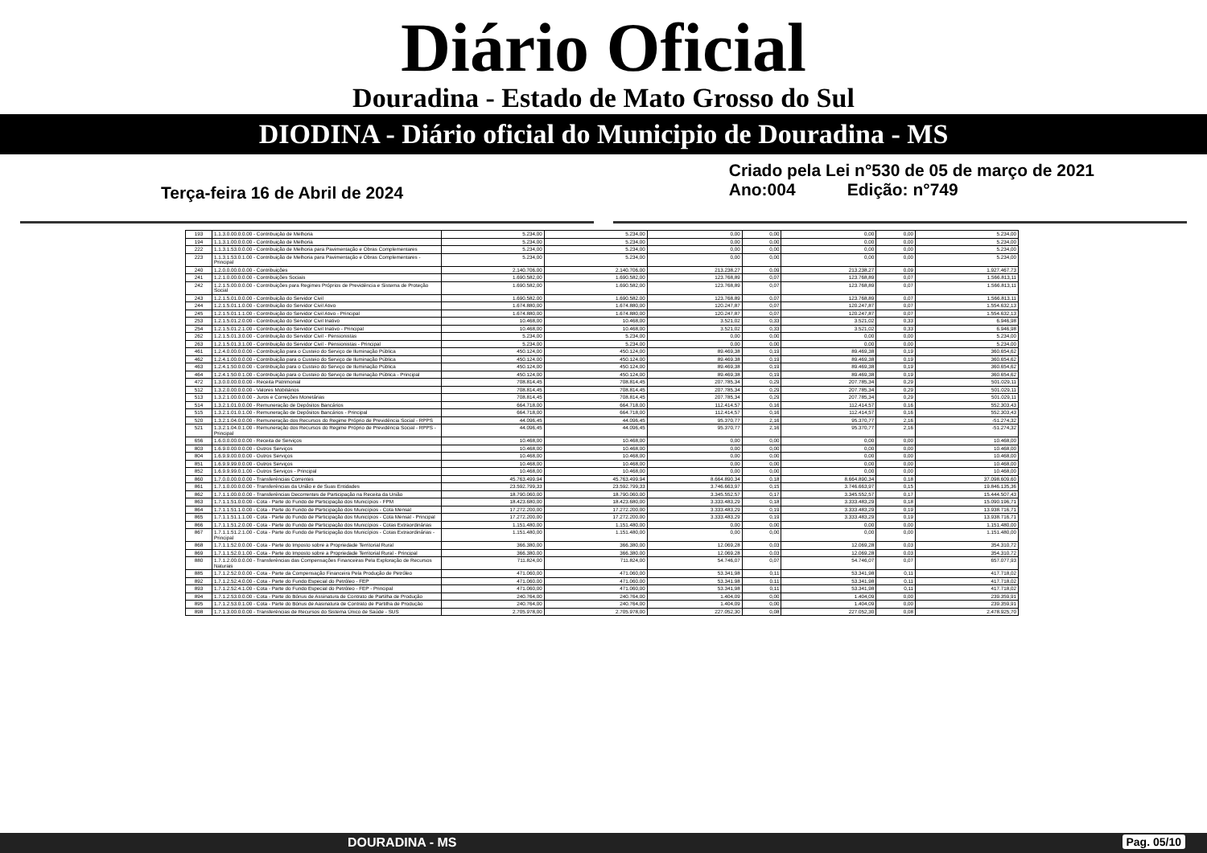Diário Oficial
Douradina - Estado de Mato Grosso do Sul
DIODINA - Diário oficial do Municipio de Douradina - MS
Terça-feira 16 de Abril de 2024
Criado pela Lei n°530 de 05 de março de 2021
Ano:004 Edição: n°749
| 193 | 1.1.3.0.00.0.0.00 - Contribuição de Melhoria | 5.234,00 | 5.234,00 | 0,00 | 0,00 | 0,00 | 0,00 | 5.234,00 |
| 194 | 1.1.3.1.00.0.0.00 - Contribuição de Melhoria | 5.234,00 | 5.234,00 | 0,00 | 0,00 | 0,00 | 0,00 | 5.234,00 |
| 222 | 1.1.3.1.53.0.0.00 - Contribuição de Melhoria para Pavimentação e Obras Complementares | 5.234,00 | 5.234,00 | 0,00 | 0,00 | 0,00 | 0,00 | 5.234,00 |
| 223 | 1.1.3.1.53.0.1.00 - Contribuição de Melhoria para Pavimentação e Obras Complementares - Principal | 5.234,00 | 5.234,00 | 0,00 | 0,00 | 0,00 | 0,00 | 5.234,00 |
| 240 | 1.2.0.0.00.0.0.00 - Contribuições | 2.140.706,00 | 2.140.706,00 | 213.238,27 | 0,09 | 213.238,27 | 0,09 | 1.927.467,73 |
| 241 | 1.2.1.0.00.0.0.00 - Contribuições Sociais | 1.690.582,00 | 1.690.582,00 | 123.768,89 | 0,07 | 123.768,89 | 0,07 | 1.566.813,11 |
| 242 | 1.2.1.5.00.0.0.00 - Contribuições para Regimes Próprios de Previdência e Sistema de Proteção Social | 1.690.582,00 | 1.690.582,00 | 123.768,89 | 0,07 | 123.768,89 | 0,07 | 1.566.813,11 |
| 243 | 1.2.1.5.01.0.0.00 - Contribuição do Servidor Civil | 1.690.582,00 | 1.690.582,00 | 123.768,89 | 0,07 | 123.768,89 | 0,07 | 1.566.813,11 |
| 244 | 1.2.1.5.01.1.0.00 - Contribuição do Servidor Civil Ativo | 1.674.880,00 | 1.674.880,00 | 120.247,87 | 0,07 | 120.247,87 | 0,07 | 1.554.632,13 |
| 245 | 1.2.1.5.01.1.1.00 - Contribuição do Servidor Civil Ativo - Principal | 1.674.880,00 | 1.674.880,00 | 120.247,87 | 0,07 | 120.247,87 | 0,07 | 1.554.632,13 |
| 253 | 1.2.1.5.01.2.0.00 - Contribuição do Servidor Civil Inativo | 10.468,00 | 10.468,00 | 3.521,02 | 0,33 | 3.521,02 | 0,33 | 6.946,98 |
| 254 | 1.2.1.5.01.2.1.00 - Contribuição do Servidor Civil Inativo - Principal | 10.468,00 | 10.468,00 | 3.521,02 | 0,33 | 3.521,02 | 0,33 | 6.946,98 |
| 262 | 1.2.1.5.01.3.0.00 - Contribuição do Servidor Civil - Pensionistas | 5.234,00 | 5.234,00 | 0,00 | 0,00 | 0,00 | 0,00 | 5.234,00 |
| 263 | 1.2.1.5.01.3.1.00 - Contribuição do Servidor Civil - Pensionistas - Principal | 5.234,00 | 5.234,00 | 0,00 | 0,00 | 0,00 | 0,00 | 5.234,00 |
| 461 | 1.2.4.0.00.0.0.00 - Contribuição para o Custeio do Serviço de Iluminação Pública | 450.124,00 | 450.124,00 | 89.469,38 | 0,19 | 89.469,38 | 0,19 | 360.654,62 |
| 462 | 1.2.4.1.00.0.0.00 - Contribuição para o Custeio do Serviço de Iluminação Pública | 450.124,00 | 450.124,00 | 89.469,38 | 0,19 | 89.469,38 | 0,19 | 360.654,62 |
| 463 | 1.2.4.1.50.0.0.00 - Contribuição para o Custeio do Serviço de Iluminação Pública | 450.124,00 | 450.124,00 | 89.469,38 | 0,19 | 89.469,38 | 0,19 | 360.654,62 |
| 464 | 1.2.4.1.50.0.1.00 - Contribuição para o Custeio do Serviço de Iluminação Pública - Principal | 450.124,00 | 450.124,00 | 89.469,38 | 0,19 | 89.469,38 | 0,19 | 360.654,62 |
| 472 | 1.3.0.0.00.0.0.00 - Receita Patrimonial | 708.814,45 | 708.814,45 | 207.785,34 | 0,29 | 207.785,34 | 0,29 | 501.029,11 |
| 512 | 1.3.2.0.00.0.0.00 - Valores Mobiliários | 708.814,45 | 708.814,45 | 207.785,34 | 0,29 | 207.785,34 | 0,29 | 501.029,11 |
| 513 | 1.3.2.1.00.0.0.00 - Juros e Correções Monetárias | 708.814,45 | 708.814,45 | 207.785,34 | 0,29 | 207.785,34 | 0,29 | 501.029,11 |
| 514 | 1.3.2.1.01.0.0.00 - Remuneração de Depósitos Bancários | 664.718,00 | 664.718,00 | 112.414,57 | 0,16 | 112.414,57 | 0,16 | 552.303,43 |
| 515 | 1.3.2.1.01.0.1.00 - Remuneração de Depósitos Bancários - Principal | 664.718,00 | 664.718,00 | 112.414,57 | 0,16 | 112.414,57 | 0,16 | 552.303,43 |
| 520 | 1.3.2.1.04.0.0.00 - Remuneração dos Recursos do Regime Próprio de Previdência Social - RPPS | 44.096,45 | 44.096,45 | 95.370,77 | 2,16 | 95.370,77 | 2,16 | -51.274,32 |
| 521 | 1.3.2.1.04.0.1.00 - Remuneração dos Recursos do Regime Próprio de Previdência Social - RPPS - Principal | 44.096,45 | 44.096,45 | 95.370,77 | 2,16 | 95.370,77 | 2,16 | -51.274,32 |
| 656 | 1.6.0.0.00.0.0.00 - Receita de Serviços | 10.468,00 | 10.468,00 | 0,00 | 0,00 | 0,00 | 0,00 | 10.468,00 |
| 803 | 1.6.9.0.00.0.0.00 - Outros Serviços | 10.468,00 | 10.468,00 | 0,00 | 0,00 | 0,00 | 0,00 | 10.468,00 |
| 804 | 1.6.9.9.00.0.0.00 - Outros Serviços | 10.468,00 | 10.468,00 | 0,00 | 0,00 | 0,00 | 0,00 | 10.468,00 |
| 851 | 1.6.9.9.99.0.0.00 - Outros Serviços | 10.468,00 | 10.468,00 | 0,00 | 0,00 | 0,00 | 0,00 | 10.468,00 |
| 852 | 1.6.9.9.99.0.1.00 - Outros Serviços - Principal | 10.468,00 | 10.468,00 | 0,00 | 0,00 | 0,00 | 0,00 | 10.468,00 |
| 860 | 1.7.0.0.00.0.0.00 - Transferências Correntes | 45.763.499,94 | 45.763.499,94 | 8.664.890,34 | 0,18 | 8.664.890,34 | 0,18 | 37.098.609,60 |
| 861 | 1.7.1.0.00.0.0.00 - Transferências da União e de Suas Entidades | 23.592.799,33 | 23.592.799,33 | 3.746.663,97 | 0,15 | 3.746.663,97 | 0,15 | 19.846.135,36 |
| 862 | 1.7.1.1.00.0.0.00 - Transferências Decorrentes de Participação na Receita da União | 18.790.060,00 | 18.790.060,00 | 3.345.552,57 | 0,17 | 3.345.552,57 | 0,17 | 15.444.507,43 |
| 863 | 1.7.1.1.51.0.0.00 - Cota - Parte do Fundo de Participação dos Municípios - FPM | 18.423.680,00 | 18.423.680,00 | 3.333.483,29 | 0,18 | 3.333.483,29 | 0,18 | 15.090.196,71 |
| 864 | 1.7.1.1.51.1.0.00 - Cota - Parte do Fundo de Participação dos Municípios - Cota Mensal | 17.272.200,00 | 17.272.200,00 | 3.333.483,29 | 0,19 | 3.333.483,29 | 0,19 | 13.938.716,71 |
| 865 | 1.7.1.1.51.1.1.00 - Cota - Parte do Fundo de Participação dos Municípios - Cota Mensal - Principal | 17.272.200,00 | 17.272.200,00 | 3.333.483,29 | 0,19 | 3.333.483,29 | 0,19 | 13.938.716,71 |
| 866 | 1.7.1.1.51.2.0.00 - Cota - Parte do Fundo de Participação dos Municípios - Cotas Extraordinárias | 1.151.480,00 | 1.151.480,00 | 0,00 | 0,00 | 0,00 | 0,00 | 1.151.480,00 |
| 867 | 1.7.1.1.51.2.1.00 - Cota - Parte do Fundo de Participação dos Municípios - Cotas Extraordinárias - Principal | 1.151.480,00 | 1.151.480,00 | 0,00 | 0,00 | 0,00 | 0,00 | 1.151.480,00 |
| 868 | 1.7.1.1.52.0.0.00 - Cota - Parte do Imposto sobre a Propriedade Territorial Rural | 366.380,00 | 366.380,00 | 12.069,28 | 0,03 | 12.069,28 | 0,03 | 354.310,72 |
| 869 | 1.7.1.1.52.0.1.00 - Cota - Parte do Imposto sobre a Propriedade Territorial Rural - Principal | 366.380,00 | 366.380,00 | 12.069,28 | 0,03 | 12.069,28 | 0,03 | 354.310,72 |
| 880 | 1.7.1.2.00.0.0.00 - Transferências das Compensações Financeiras Pela Exploração de Recursos Naturais | 711.824,00 | 711.824,00 | 54.746,07 | 0,07 | 54.746,07 | 0,07 | 657.077,93 |
| 885 | 1.7.1.2.52.0.0.00 - Cota - Parte da Compensação Financeira Pela Produção de Petróleo | 471.060,00 | 471.060,00 | 53.341,98 | 0,11 | 53.341,98 | 0,11 | 417.718,02 |
| 892 | 1.7.1.2.52.4.0.00 - Cota - Parte do Fundo Especial do Petróleo - FEP | 471.060,00 | 471.060,00 | 53.341,98 | 0,11 | 53.341,98 | 0,11 | 417.718,02 |
| 893 | 1.7.1.2.52.4.1.00 - Cota - Parte do Fundo Especial do Petróleo - FEP - Principal | 471.060,00 | 471.060,00 | 53.341,98 | 0,11 | 53.341,98 | 0,11 | 417.718,02 |
| 894 | 1.7.1.2.53.0.0.00 - Cota - Parte do Bônus de Assinatura de Contrato de Partilha de Produção | 240.764,00 | 240.764,00 | 1.404,09 | 0,00 | 1.404,09 | 0,00 | 239.359,91 |
| 895 | 1.7.1.2.53.0.1.00 - Cota - Parte do Bônus de Aasinatura de Contrato de Partilha de Produção | 240.764,00 | 240.764,00 | 1.404,09 | 0,00 | 1.404,09 | 0,00 | 239.359,91 |
| 898 | 1.7.1.3.00.0.0.00 - Transferências de Recursos do Sistema Único de Saúde - SUS | 2.705.978,00 | 2.705.978,00 | 227.052,30 | 0,08 | 227.052,30 | 0,08 | 2.478.925,70 |
DOURADINA - MS Pag. 05/10